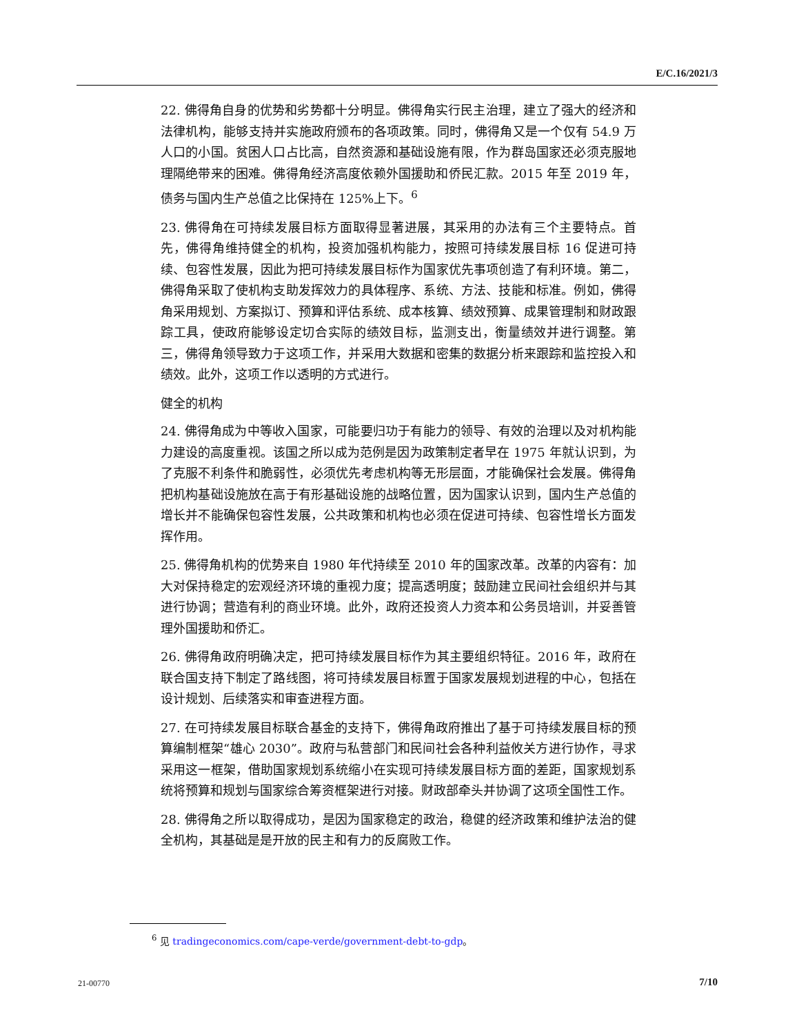E/C.16/2021/3
22. 佛得角自身的优势和劣势都十分明显。佛得角实行民主治理，建立了强大的经济和法律机构，能够支持并实施政府颁布的各项政策。同时，佛得角又是一个仅有 54.9 万人口的小国。贫困人口占比高，自然资源和基础设施有限，作为群岛国家还必须克服地理隔绝带来的困难。佛得角经济高度依赖外国援助和侨民汇款。2015 年至 2019 年，债务与国内生产总值之比保持在 125%上下。<sup>6</sup>
23. 佛得角在可持续发展目标方面取得显著进展，其采用的办法有三个主要特点。首先，佛得角维持健全的机构，投资加强机构能力，按照可持续发展目标 16 促进可持续、包容性发展，因此为把可持续发展目标作为国家优先事项创造了有利环境。第二，佛得角采取了使机构支助发挥效力的具体程序、系统、方法、技能和标准。例如，佛得角采用规划、方案拟订、预算和评估系统、成本核算、绩效预算、成果管理制和财政跟踪工具，使政府能够设定切合实际的绩效目标，监测支出，衡量绩效并进行调整。第三，佛得角领导致力于这项工作，并采用大数据和密集的数据分析来跟踪和监控投入和绩效。此外，这项工作以透明的方式进行。
健全的机构
24. 佛得角成为中等收入国家，可能要归功于有能力的领导、有效的治理以及对机构能力建设的高度重视。该国之所以成为范例是因为政策制定者早在 1975 年就认识到，为了克服不利条件和脆弱性，必须优先考虑机构等无形层面，才能确保社会发展。佛得角把机构基础设施放在高于有形基础设施的战略位置，因为国家认识到，国内生产总值的增长并不能确保包容性发展，公共政策和机构也必须在促进可持续、包容性增长方面发挥作用。
25. 佛得角机构的优势来自 1980 年代持续至 2010 年的国家改革。改革的内容有：加大对保持稳定的宏观经济环境的重视力度；提高透明度；鼓励建立民间社会组织并与其进行协调；营造有利的商业环境。此外，政府还投资人力资本和公务员培训，并妥善管理外国援助和侨汇。
26. 佛得角政府明确决定，把可持续发展目标作为其主要组织特征。2016 年，政府在联合国支持下制定了路线图，将可持续发展目标置于国家发展规划进程的中心，包括在设计规划、后续落实和审查进程方面。
27. 在可持续发展目标联合基金的支持下，佛得角政府推出了基于可持续发展目标的预算编制框架“雄心 2030”。政府与私营部门和民间社会各种利益攸关方进行协作，寻求采用这一框架，借助国家规划系统缩小在实现可持续发展目标方面的差距，国家规划系统将预算和规划与国家综合筹资框架进行对接。财政部牵头并协调了这项全国性工作。
28. 佛得角之所以取得成功，是因为国家稳定的政治，稳健的经济政策和维护法治的健全机构，其基础是是开放的民主和有力的反腐败工作。
<sup>6</sup> 见 tradingeconomics.com/cape-verde/government-debt-to-gdp。
21-00770 7/10